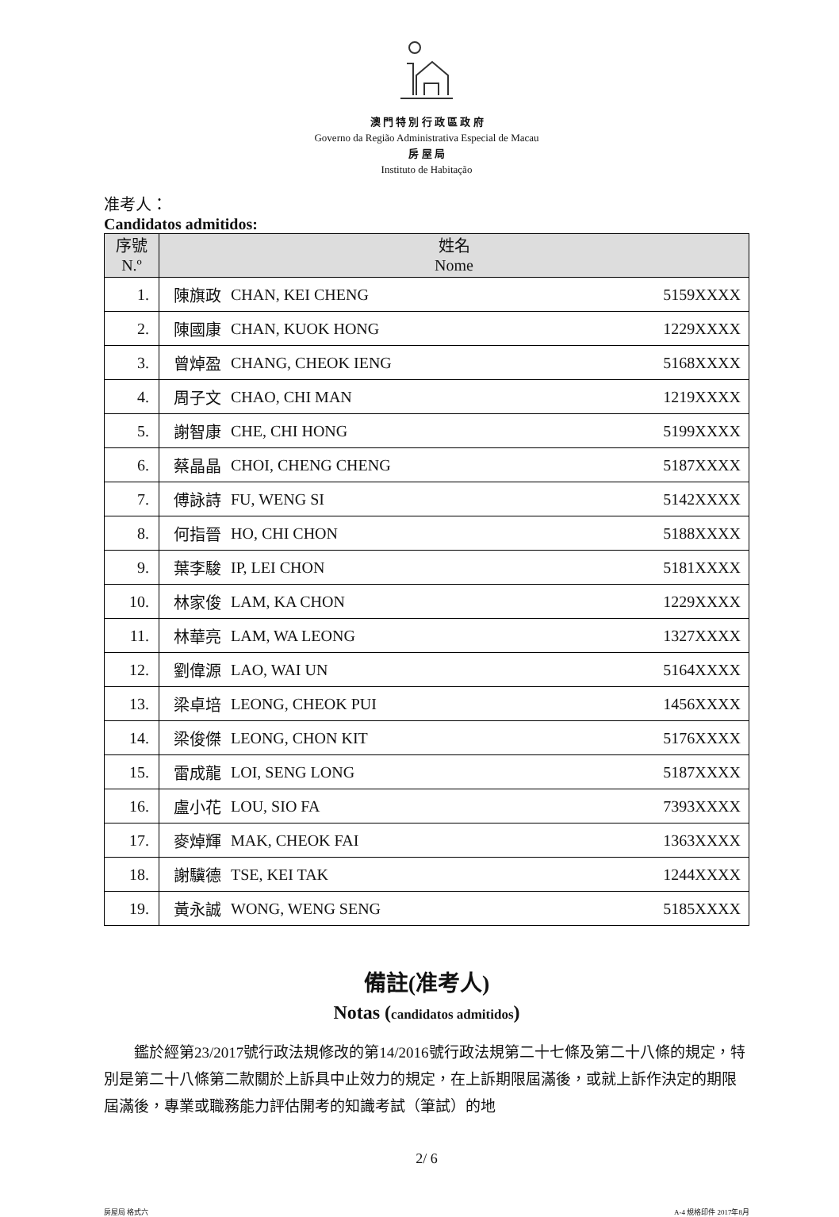澳 門 特 別 行 政 區 政 府
Governo da Região Administrativa Especial de Macau
房 屋 局
Instituto de Habitação
准考人：
Candidatos admitidos:
| 序號 N.º | 姓名 Nome | | |
| --- | --- | --- | --- |
| 1. | 陳旗政 | CHAN, KEI CHENG | 5159XXXX |
| 2. | 陳國康 | CHAN, KUOK HONG | 1229XXXX |
| 3. | 曾焯盈 | CHANG, CHEOK IENG | 5168XXXX |
| 4. | 周子文 | CHAO, CHI MAN | 1219XXXX |
| 5. | 謝智康 | CHE, CHI HONG | 5199XXXX |
| 6. | 蔡晶晶 | CHOI, CHENG CHENG | 5187XXXX |
| 7. | 傅詠詩 | FU, WENG SI | 5142XXXX |
| 8. | 何指晉 | HO, CHI CHON | 5188XXXX |
| 9. | 葉李駿 | IP, LEI CHON | 5181XXXX |
| 10. | 林家俊 | LAM, KA CHON | 1229XXXX |
| 11. | 林華亮 | LAM, WA LEONG | 1327XXXX |
| 12. | 劉偉源 | LAO, WAI UN | 5164XXXX |
| 13. | 梁卓培 | LEONG, CHEOK PUI | 1456XXXX |
| 14. | 梁俊傑 | LEONG, CHON KIT | 5176XXXX |
| 15. | 雷成龍 | LOI, SENG LONG | 5187XXXX |
| 16. | 盧小花 | LOU, SIO FA | 7393XXXX |
| 17. | 麥焯輝 | MAK, CHEOK FAI | 1363XXXX |
| 18. | 謝驥德 | TSE, KEI TAK | 1244XXXX |
| 19. | 黃永誠 | WONG, WENG SENG | 5185XXXX |
備註(准考人)
Notas (candidatos admitidos)
鑑於經第23/2017號行政法規修改的第14/2016號行政法規第二十七條及第二十八條的規定，特別是第二十八條第二款關於上訴具中止效力的規定，在上訴期限屆滿後，或就上訴作決定的期限屆滿後，專業或職務能力評估開考的知識考試（筆試）的地
2/ 6
房屋局 格式六 A-4 規格印件 2017年8月